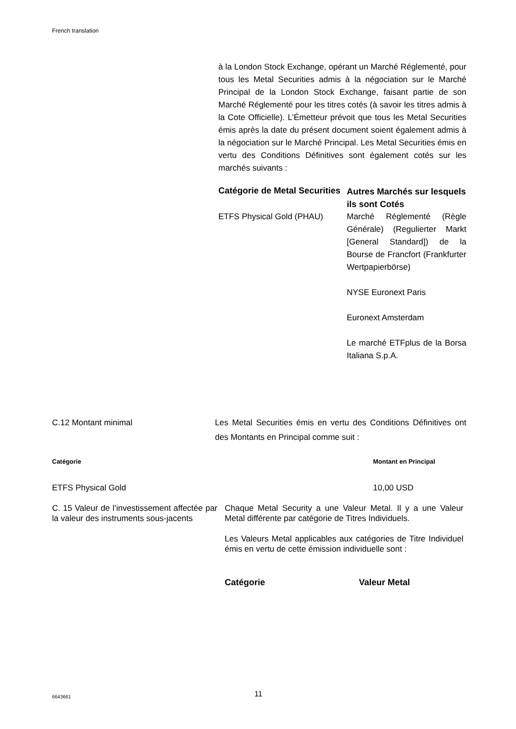French translation
à la London Stock Exchange, opérant un Marché Réglementé, pour tous les Metal Securities admis à la négociation sur le Marché Principal de la London Stock Exchange, faisant partie de son Marché Réglementé pour les titres cotés (à savoir les titres admis à la Cote Officielle). L’Émetteur prévoit que tous les Metal Securities émis après la date du présent document soient également admis à la négociation sur le Marché Principal. Les Metal Securities émis en vertu des Conditions Définitives sont également cotés sur les marchés suivants :
| Catégorie de Metal Securities | Autres Marchés sur lesquels ils sont Cotés |
| --- | --- |
| ETFS Physical Gold (PHAU) | Marché Réglementé (Règle Générale) (Regulierter Markt [General Standard]) de la Bourse de Francfort (Frankfurter Wertpapierbörse) NYSE Euronext Paris Euronext Amsterdam Le marché ETFplus de la Borsa Italiana S.p.A. |
| C.12 Montant minimal | Les Metal Securities émis en vertu des Conditions Définitives ont des Montants en Principal comme suit : |
| Catégorie | Montant en Principal |
| --- | --- |
| ETFS Physical Gold | 10,00 USD |
| C. 15 Valeur de l’investissement affectée par la valeur des instruments sous-jacents | Chaque Metal Security a une Valeur Metal. Il y a une Valeur Metal différente par catégorie de Titres Individuels. Les Valeurs Metal applicables aux catégories de Titre Individuel émis en vertu de cette émission individuelle sont : / Catégorie / Valeur Metal / / --- / --- / |
6643661 11